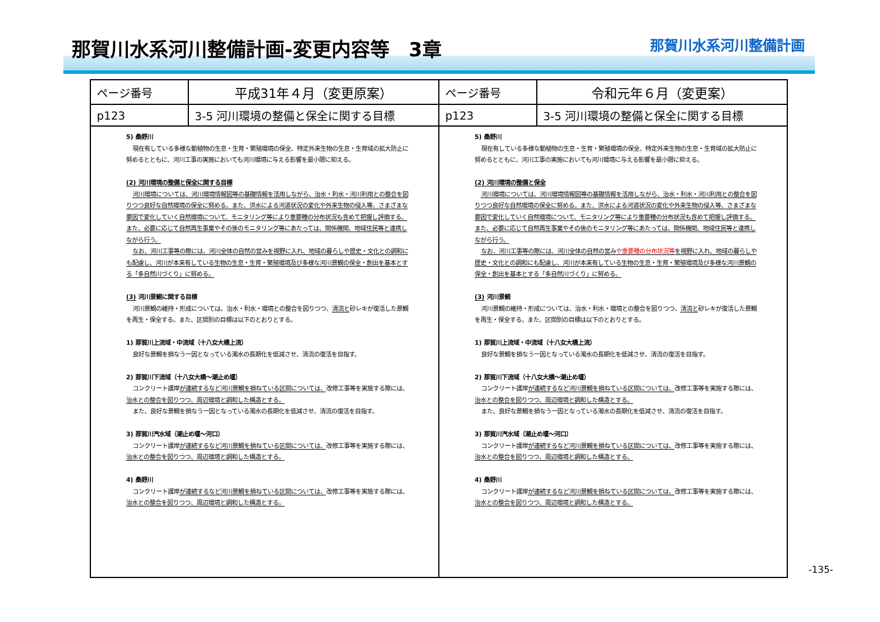那賀川水系河川整備計画-変更内容等　3章
那賀川水系河川整備計画
| ページ番号 | 平成31年４月（変更原案） | ページ番号 | 令和元年６月（変更案） |
| --- | --- | --- | --- |
| p123 | 3-5 河川環境の整備と保全に関する目標 | p123 | 3-5 河川環境の整備と保全に関する目標 |
| 5) 桑野川 現在有している多様な動植物の生息・生育・繁殖環境の保全、特定外来生物の生息・生育域の拡大防止に努めるとともに、河川工事の実施においても河川環境に与える影響を最小限に抑える。 (2) 河川環境の整備と保全に関する目標 河川環境については、河川環境情報図等の基礎情報を活用しながら、治水・利水・河川利用との整合を図りつつ良好な自然環境の保全に努める。また、洪水による河道状況の変化や外来生物の侵入等、さまざまな要因で変化していく自然環境について、モニタリング等により重要種の分布状況も含めて把握し評価する。また、必要に応じて自然再生事業やその後のモニタリング等にあたっては、関係機関、地域住民等と連携しながら行う。 なお、河川工事等の際には、河川全体の自然の営みを視野に入れ、地域の暮らしや歴史・文化との調和にも配慮し、河川が本来有している生物の生息・生育・繁殖環境及び多様な河川景観の保全・創出を基本とする「多自然川づくり」に努める。 (3) 河川景観に関する目標 河川景観の維持・形成については、治水・利水・環境との整合を図りつつ、 清流と 砂レキが復活した景観を再生・保全する。また、区間別の目標は以下のとおりとする。 1) 那賀川上流域・中流域（十八女大橋上流） 良好な景観を損なう一因となっている濁水の長期化を低減させ、清流の復活を目指す。 2) 那賀川下流域（十八女大橋～潮止め堰） コンクリート護岸 が連続するなど河川景観を損ねている区間については、 改修工事等を実施する際には、 治水との整合を図りつつ、周辺環境と調和した構造とする。 また、良好な景観を損なう一因となっている濁水の長期化を低減させ、清流の復活を目指す。 3) 那賀川汽水域（潮止め堰～河口） コンクリート護岸 が連続するなど河川景観を損ねている区間については、 改修工事等を実施する際には、 治水との整合を図りつつ、周辺環境と調和した構造とする。 4) 桑野川 コンクリート護岸 が連続するなど河川景観を損ねている区間については、 改修工事等を実施する際には、 治水との整合を図りつつ、周辺環境と調和した構造とする。 | | 5) 桑野川 現在有している多様な動植物の生息・生育・繁殖環境の保全、特定外来生物の生息・生育域の拡大防止に努めるとともに、河川工事の実施においても河川環境に与える影響を最小限に抑える。 (2) 河川環境の整備と保全 河川環境については、河川環境情報図等の基礎情報を活用しながら、治水・利水・河川利用との整合を図りつつ良好な自然環境の保全に努める。また、洪水による河道状況の変化や外来生物の侵入等、さまざまな要因で変化していく自然環境について、モニタリング等により重要種の分布状況も含めて把握し評価する。また、必要に応じて自然再生事業やその後のモニタリング等にあたっては、関係機関、地域住民等と連携しながら行う。 なお、河川工事等の際には、河川全体の自然の営み や重要種の分布状況等 を視野に入れ、地域の暮らしや歴史・文化との調和にも配慮し、河川が本来有している生物の生息・生育・繁殖環境及び多様な河川景観の保全・創出を基本とする「多自然川づくり」に努める。 (3) 河川景観 河川景観の維持・形成については、治水・利水・環境との整合を図りつつ、 清流と 砂レキが復活した景観を再生・保全する。また、区間別の目標は以下のとおりとする。 1) 那賀川上流域・中流域（十八女大橋上流） 良好な景観を損なう一因となっている濁水の長期化を低減させ、清流の復活を目指す。 2) 那賀川下流域（十八女大橋～潮止め堰） コンクリート護岸 が連続するなど河川景観を損ねている区間については、 改修工事等を実施する際には、 治水との整合を図りつつ、周辺環境と調和した構造とする。 また、良好な景観を損なう一因となっている濁水の長期化を低減させ、清流の復活を目指す。 3) 那賀川汽水域（潮止め堰～河口） コンクリート護岸 が連続するなど河川景観を損ねている区間については、 改修工事等を実施する際には、 治水との整合を図りつつ、周辺環境と調和した構造とする。 4) 桑野川 コンクリート護岸 が連続するなど河川景観を損ねている区間については、 改修工事等を実施する際には、 治水との整合を図りつつ、周辺環境と調和した構造とする。 | |
-135-